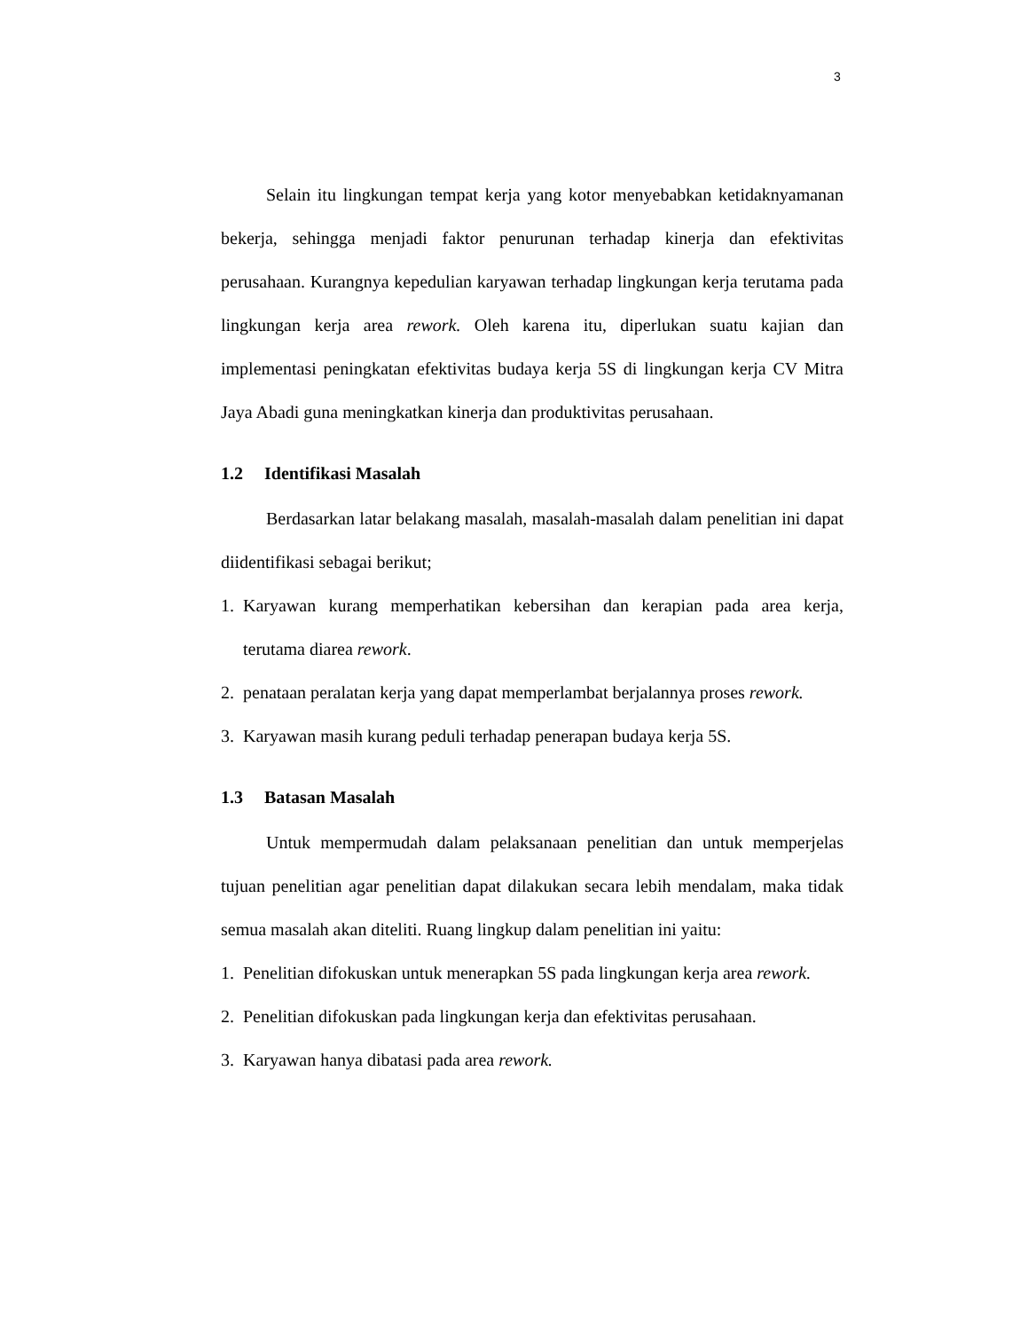3
Selain itu lingkungan tempat kerja yang kotor menyebabkan ketidaknyamanan bekerja, sehingga menjadi faktor penurunan terhadap kinerja dan efektivitas perusahaan. Kurangnya kepedulian karyawan terhadap lingkungan kerja terutama pada lingkungan kerja area rework. Oleh karena itu, diperlukan suatu kajian dan implementasi peningkatan efektivitas budaya kerja 5S di lingkungan kerja CV Mitra Jaya Abadi guna meningkatkan kinerja dan produktivitas perusahaan.
1.2 Identifikasi Masalah
Berdasarkan latar belakang masalah, masalah-masalah dalam penelitian ini dapat diidentifikasi sebagai berikut;
1. Karyawan kurang memperhatikan kebersihan dan kerapian pada area kerja, terutama diarea rework.
2. penataan peralatan kerja yang dapat memperlambat berjalannya proses rework.
3. Karyawan masih kurang peduli terhadap penerapan budaya kerja 5S.
1.3 Batasan Masalah
Untuk mempermudah dalam pelaksanaan penelitian dan untuk memperjelas tujuan penelitian agar penelitian dapat dilakukan secara lebih mendalam, maka tidak semua masalah akan diteliti. Ruang lingkup dalam penelitian ini yaitu:
1. Penelitian difokuskan untuk menerapkan 5S pada lingkungan kerja area rework.
2. Penelitian difokuskan pada lingkungan kerja dan efektivitas perusahaan.
3. Karyawan hanya dibatasi pada area rework.